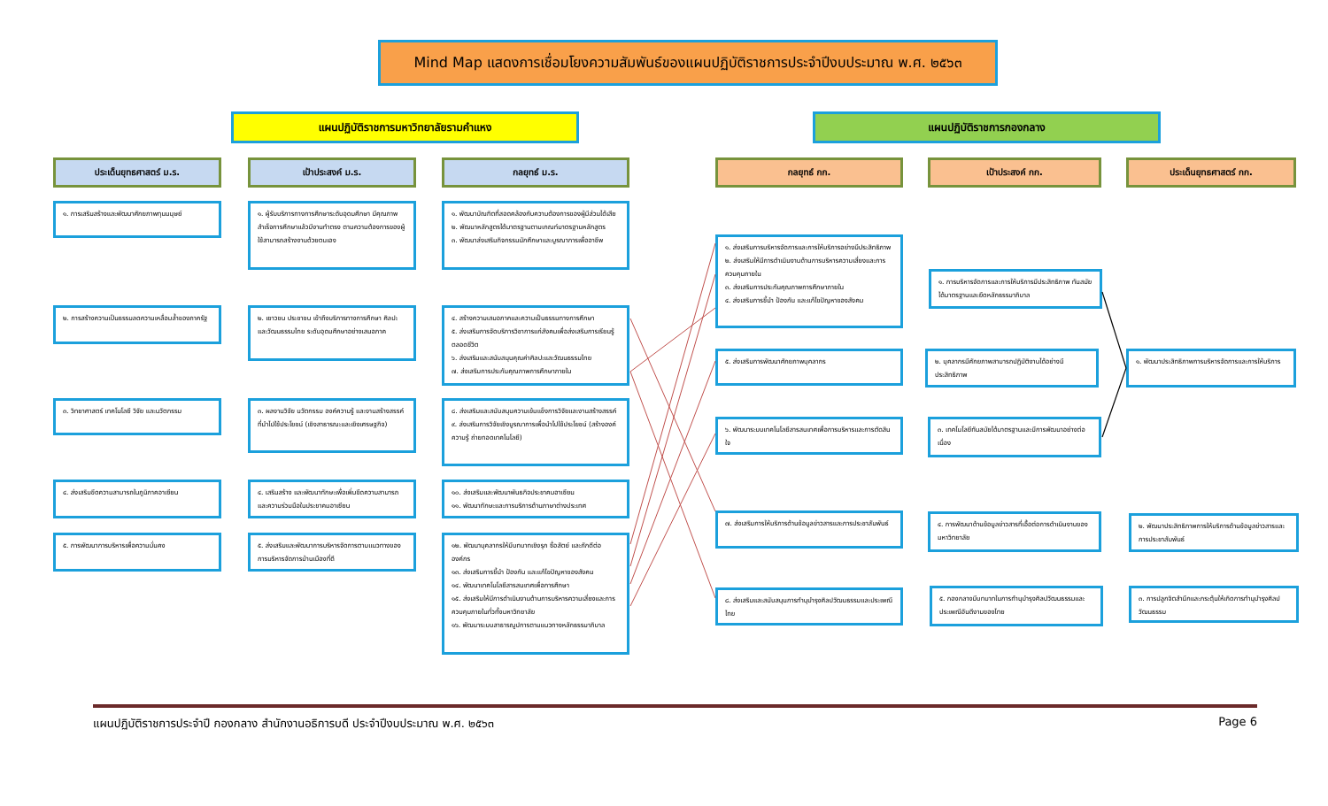Mind Map แสดงการเชื่อมโยงความสัมพันธ์ของแผนปฏิบัติราชการประจำปีงบประมาณ พ.ศ. ๒๕๖๓
แผนปฏิบัติราชการมหาวิทยาลัยรามคำแหง แผนปฏิบัติราชการกองกลาง
ประเด็นยุทธศาสตร์ ม.ร. เป้าประสงค์ ม.ร. กลยุทธ์ ม.ร. กลยุทธ์ กก. เป้าประสงค์ กก. ประเด็นยุทธศาสตร์ กก.
๑. การเสริมสร้างและพัฒนาศักยภาพทุนมนุษย์
๑. ผู้รับบริการทางการศึกษาระดับอุดมศึกษา มีคุณภาพสำเร็จการศึกษาแล้วมีงานทำตรง ตามความต้องการของผู้ใช้สามารถสร้างงานด้วยตนเอง
๑. พัฒนาบัณฑิตที่สอดคล้องกับความต้องการของผู้มีส่วนได้เสีย
๒. พัฒนาหลักสูตรได้มาตรฐานตามเกณฑ์มาตรฐานหลักสูตร
๓. พัฒนาส่งเสริมกิจกรรมนักศึกษาและบูรณาการเพื่ออาชีพ
๒. การสร้างความเป็นธรรมลดความเหลื่อมล้ำของภาครัฐ
๒. เยาวชน ประชาชน เข้าถึงบริการทางการศึกษา ศิลปะ และวัฒนธรรมไทย ระดับอุดมศึกษาอย่างเสมอภาค
๔. สร้างความเสมอภาคและความเป็นธรรมทางการศึกษา
๕. ส่งเสริมการจัดบริการวิชาการแก่สังคมเพื่อส่งเสริมการเรียนรู้ตลอดชีวิต
๖. ส่งเสริมและสนับสนุนคุณค่าศิลปะและวัฒนธรรมไทย
๗. ส่งเสริมการประกันคุณภาพการศึกษาภายใน
๓. วิทยาศาสตร์ เทคโนโลยี วิจัย และนวัตกรรม
๓. ผลงานวิจัย นวัตกรรม องค์ความรู้ และงานสร้างสรรค์ที่นำไปใช้ประโยชน์ (เชิงสาธารณะและเชิงเศรษฐกิจ)
๘. ส่งเสริมและสนับสนุนความเข้มแข็งการวิจัยและงานสร้างสรรค์
๙. ส่งเสริมการวิจัยเชิงบูรณาการเพื่อนำไปใช้ประโยชน์ (สร้างองค์ความรู้ ถ่ายทอดเทคโนโลยี)
๔. ส่งเสริมขีดความสามารถในภูมิภาคอาเซียน
๔. เสริมสร้าง และพัฒนาทักษะเพื่อเพิ่มขีดความสามารถและความร่วมมือในประชาคมอาเซียน
๑๐. ส่งเสริมและพัฒนาพันธกิจประชาคมอาเซียน
๑๑. พัฒนาทักษะและการบริการด้านภาษาต่างประเทศ
๕. การพัฒนาการบริหารเพื่อความมั่นคง
๕. ส่งเสริมและพัฒนาการบริหารจัดการตามแนวทางของการบริหารจัดการบ้านเมืองที่ดี
๑๒. พัฒนาบุคลากรให้มีบทบาทเชิงรุก ซื่อสัตย์ และภักดีต่อองค์กร
๑๓. ส่งเสริมการชี้นำ ป้องกัน และแก้ไขปัญหาของสังคม
๑๔. พัฒนาเทคโนโลยีสารสนเทศเพื่อการศึกษา
๑๕. ส่งเสริมให้มีการดำเนินงานด้านการบริหารความเสี่ยงและการควบคุมภายในทั่วทั้งมหาวิทยาลัย
๑๖. พัฒนาระบบสาธารณูปการตามแนวทางหลักธรรมาภิบาล
๑. ส่งเสริมการบริหารจัดการและการให้บริการอย่างมีประสิทธิภาพ
๒. ส่งเสริมให้มีการดำเนินงานด้านการบริหารความเสี่ยงและการควบคุมภายใน
๓. ส่งเสริมการประกันคุณภาพการศึกษาภายใน
๔. ส่งเสริมการชี้นำ ป้องกัน และแก้ไขปัญหาของสังคม
๑. การบริหารจัดการและการให้บริการมีประสิทธิภาพ ทันสมัยได้มาตรฐานและยึดหลักธรรมาภิบาล
๕. ส่งเสริมการพัฒนาศักยภาพบุคลากร
๒. บุคลากรมีศักยภาพสามารถปฏิบัติงานได้อย่างมีประสิทธิภาพ
๑. พัฒนาประสิทธิภาพการบริหารจัดการและการให้บริการ
๖. พัฒนาระบบเทคโนโลยีสารสนเทศเพื่อการบริหารและการตัดสินใจ
๓. เทคโนโลยีทันสมัยได้มาตรฐานและมีการพัฒนาอย่างต่อเนื่อง
๗. ส่งเสริมการให้บริการด้านข้อมูลข่าวสารและการประชาสัมพันธ์
๔. การพัฒนาด้านข้อมูลข่าวสารที่เอื้อต่อการดำเนินงานของมหาวิทยาลัย
๒. พัฒนาประสิทธิภาพการให้บริการด้านข้อมูลข่าวสารและการประชาสัมพันธ์
๘. ส่งเสริมและสนับสนุนการทำนุบำรุงศิลปวัฒนธรรมและประเพณีไทย
๕. กองกลางมีบทบาทในการทำนุบำรุงศิลปวัฒนธรรมและประเพณีอันดีงามของไทย
๓. การปลูกจิตสำนึกและกระตุ้นให้เกิดการทำนุบำรุงศิลปวัฒนธรรม
แผนปฏิบัติราชการประจำปี กองกลาง สำนักงานอธิการบดี ประจำปีงบประมาณ พ.ศ. ๒๕๖๓ Page 6